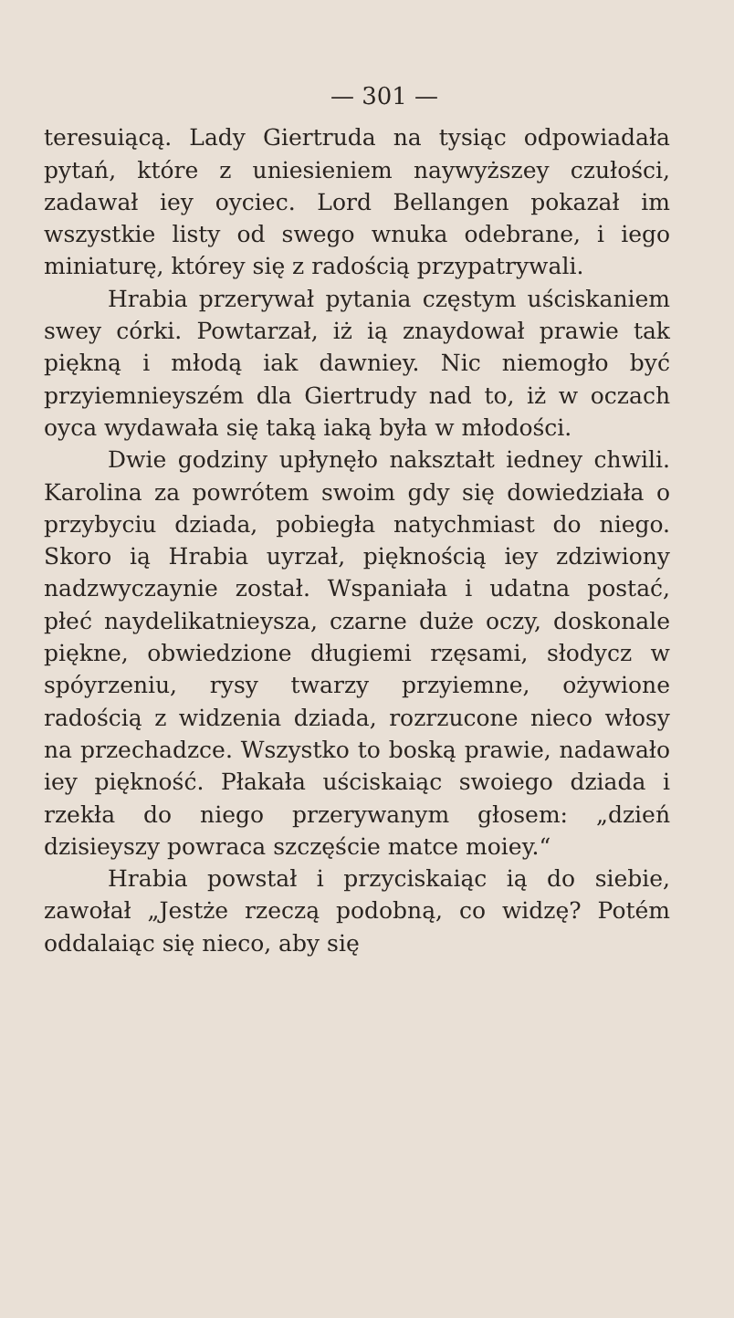— 301 —
teresuiącą. Lady Giertruda na tysiąc odpowiadała pytań, które z uniesieniem naywyższey czułości, zadawał iey oyciec. Lord Bellangen pokazał im wszystkie listy od swego wnuka odebrane, i iego miniaturę, którey się z radością przypatrywali.
Hrabia przerywał pytania częstym uściskaniem swey córki. Powtarzał, iż ią znaydował prawie tak piękną i młodą iak dawniey. Nic niemogło być przyiemnieyszém dla Giertrudy nad to, iż w oczach oyca wydawała się taką iaką była w młodości.
Dwie godziny upłynęło nakształt iedney chwili. Karolina za powrótem swoim gdy się dowiedziała o przybyciu dziada, pobiegła natychmiast do niego. Skoro ią Hrabia uyrzał, pięknością iey zdziwiony nadzwyczaynie został. Wspaniała i udatna postać, płeć naydelikatnieysza, czarne duże oczy, doskonale piękne, obwiedzione długiemi rzęsami, słodycz w spóyrzeniu, rysy twarzy przyiemne, ożywione radością z widzenia dziada, rozrzucone nieco włosy na przechadzce. Wszystko to boską prawie, nadawało iey piękność. Płakała uściskaiąc swoiego dziada i rzekła do niego przerywanym głosem: „dzień dzisieyszy powraca szczęście matce moiey.“
Hrabia powstał i przyciskaiąc ią do siebie, zawołał „Jestże rzeczą podobną, co widzę? Potém oddalaiąc się nieco, aby się